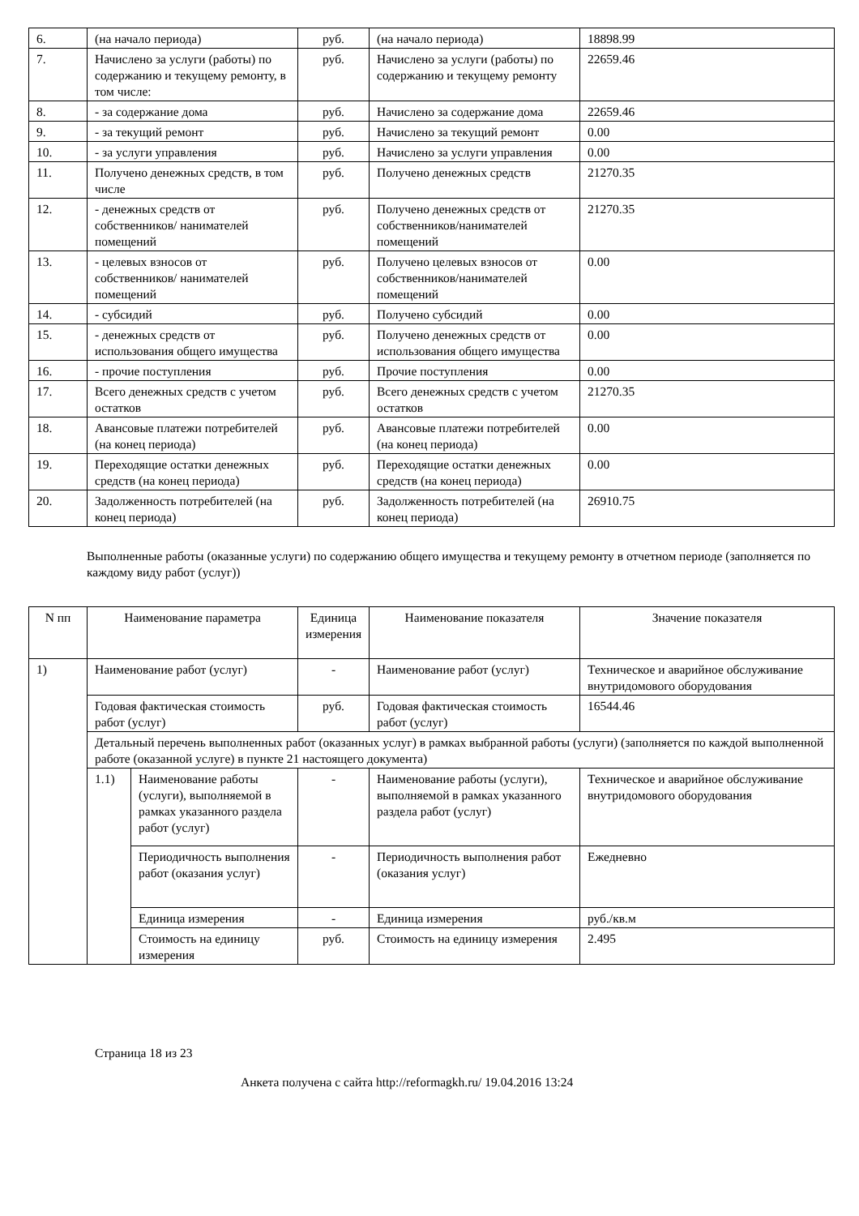| 6. | (на начало периода) | руб. | (на начало периода) | 18898.99 |
| 7. | Начислено за услуги (работы) по содержанию и текущему ремонту, в том числе: | руб. | Начислено за услуги (работы) по содержанию и текущему ремонту | 22659.46 |
| 8. | - за содержание дома | руб. | Начислено за содержание дома | 22659.46 |
| 9. | - за текущий ремонт | руб. | Начислено за текущий ремонт | 0.00 |
| 10. | - за услуги управления | руб. | Начислено за услуги управления | 0.00 |
| 11. | Получено денежных средств, в том числе | руб. | Получено денежных средств | 21270.35 |
| 12. | - денежных средств от собственников/ нанимателей помещений | руб. | Получено денежных средств от собственников/нанимателей помещений | 21270.35 |
| 13. | - целевых взносов от собственников/ нанимателей помещений | руб. | Получено целевых взносов от собственников/нанимателей помещений | 0.00 |
| 14. | - субсидий | руб. | Получено субсидий | 0.00 |
| 15. | - денежных средств от использования общего имущества | руб. | Получено денежных средств от использования общего имущества | 0.00 |
| 16. | - прочие поступления | руб. | Прочие поступления | 0.00 |
| 17. | Всего денежных средств с учетом остатков | руб. | Всего денежных средств с учетом остатков | 21270.35 |
| 18. | Авансовые платежи потребителей (на конец периода) | руб. | Авансовые платежи потребителей (на конец периода) | 0.00 |
| 19. | Переходящие остатки денежных средств (на конец периода) | руб. | Переходящие остатки денежных средств (на конец периода) | 0.00 |
| 20. | Задолженность потребителей (на конец периода) | руб. | Задолженность потребителей (на конец периода) | 26910.75 |
Выполненные работы (оказанные услуги) по содержанию общего имущества и текущему ремонту в отчетном периоде (заполняется по каждому виду работ (услуг))
| N пп | Наименование параметра | | Единица измерения | Наименование показателя | Значение показателя |
| --- | --- | --- | --- | --- | --- |
| 1) | Наименование работ (услуг) | | - | Наименование работ (услуг) | Техническое и аварийное обслуживание внутридомового оборудования |
| | Годовая фактическая стоимость работ (услуг) | | руб. | Годовая фактическая стоимость работ (услуг) | 16544.46 |
| | Детальный перечень выполненных работ (оказанных услуг) в рамках выбранной работы (услуги) (заполняется по каждой выполненной работе (оказанной услуге) в пункте 21 настоящего документа) | | | | |
| | 1.1) | Наименование работы (услуги), выполняемой в рамках указанного раздела работ (услуг) | - | Наименование работы (услуги), выполняемой в рамках указанного раздела работ (услуг) | Техническое и аварийное обслуживание внутридомового оборудования |
| | | Периодичность выполнения работ (оказания услуг) | - | Периодичность выполнения работ (оказания услуг) | Ежедневно |
| | | Единица измерения | - | Единица измерения | руб./кв.м |
| | | Стоимость на единицу измерения | руб. | Стоимость на единицу измерения | 2.495 |
Страница 18 из 23
Анкета получена с сайта http://reformagkh.ru/ 19.04.2016 13:24